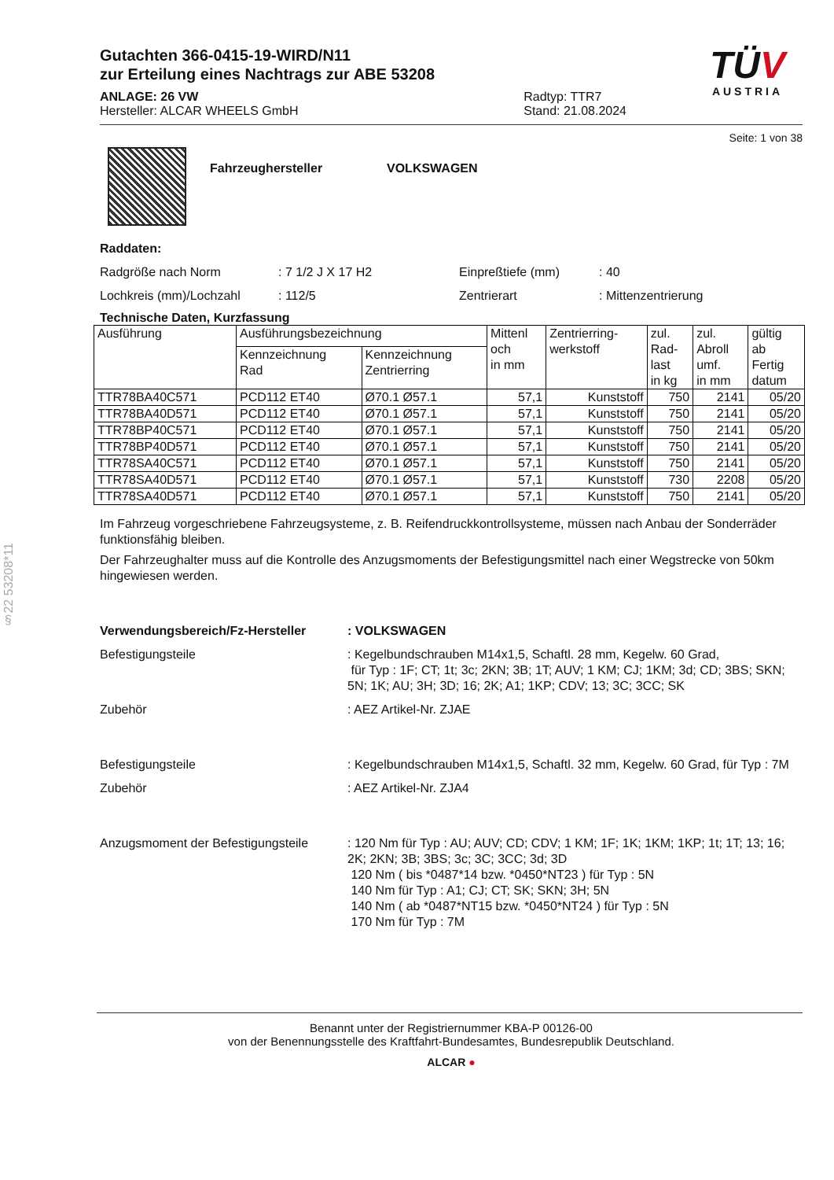§22 53208*11
Gutachten 366-0415-19-WIRD/N11
zur Erteilung eines Nachtrags zur ABE 53208
ANLAGE: 26 VW
Hersteller: ALCAR WHEELS GmbH
Radtyp: TTR7
Stand: 21.08.2024
TÜV
AUSTRIA
Seite: 1 von 38
Fahrzeughersteller VOLKSWAGEN
Raddaten:
Radgröße nach Norm: 7 1/2 J X 17 H2 Einpreßtiefe (mm): 40
Lochkreis (mm)/Lochzahl: 112/5 Zentrierart: Mittenzentrierung
Technische Daten, Kurzfassung
| Ausführung | Ausführungsbezeichnung | | Mittenl och in mm | Zentrierring- werkstoff | zul. Rad- last in kg | zul. Abroll umf. in mm | gültig ab Fertig datum |
| --- | --- | --- | --- | --- | --- | --- | --- |
| | Kennzeichnung Rad | Kennzeichnung Zentrierring | | | | | |
| TTR78BA40C571 | PCD112 ET40 | Ø70.1 Ø57.1 | 57,1 | Kunststoff | 750 | 2141 | 05/20 |
| TTR78BA40D571 | PCD112 ET40 | Ø70.1 Ø57.1 | 57,1 | Kunststoff | 750 | 2141 | 05/20 |
| TTR78BP40C571 | PCD112 ET40 | Ø70.1 Ø57.1 | 57,1 | Kunststoff | 750 | 2141 | 05/20 |
| TTR78BP40D571 | PCD112 ET40 | Ø70.1 Ø57.1 | 57,1 | Kunststoff | 750 | 2141 | 05/20 |
| TTR78SA40C571 | PCD112 ET40 | Ø70.1 Ø57.1 | 57,1 | Kunststoff | 750 | 2141 | 05/20 |
| TTR78SA40D571 | PCD112 ET40 | Ø70.1 Ø57.1 | 57,1 | Kunststoff | 730 | 2208 | 05/20 |
| TTR78SA40D571 | PCD112 ET40 | Ø70.1 Ø57.1 | 57,1 | Kunststoff | 750 | 2141 | 05/20 |
Im Fahrzeug vorgeschriebene Fahrzeugsysteme, z. B. Reifendruckkontrollsysteme, müssen nach Anbau der Sonderräder funktionsfähig bleiben.
Der Fahrzeughalter muss auf die Kontrolle des Anzugsmoments der Befestigungsmittel nach einer Wegstrecke von 50km hingewiesen werden.
Verwendungsbereich/Fz-Hersteller: VOLKSWAGEN Befestigungsteile: Kegelbundschrauben M14x1,5, Schaftl. 28 mm, Kegelw. 60 Grad,
für Typ : 1F; CT; 1t; 3c; 2KN; 3B; 1T; AUV; 1 KM; CJ; 1KM; 3d; CD; 3BS; SKN; 5N; 1K; AU; 3H; 3D; 16; 2K; A1; 1KP; CDV; 13; 3C; 3CC; SK Zubehör: AEZ Artikel-Nr. ZJAE Befestigungsteile: Kegelbundschrauben M14x1,5, Schaftl. 32 mm, Kegelw. 60 Grad, für Typ : 7M Zubehör: AEZ Artikel-Nr. ZJA4 Anzugsmoment der Befestigungsteile: 120 Nm für Typ : AU; AUV; CD; CDV; 1 KM; 1F; 1K; 1KM; 1KP; 1t; 1T; 13; 16; 2K; 2KN; 3B; 3BS; 3c; 3C; 3CC; 3d; 3D
120 Nm ( bis *0487*14 bzw. *0450*NT23 ) für Typ : 5N
140 Nm für Typ : A1; CJ; CT; SK; SKN; 3H; 5N
140 Nm ( ab *0487*NT15 bzw. *0450*NT24 ) für Typ : 5N
170 Nm für Typ : 7M
Benannt unter der Registriernummer KBA-P 00126-00
von der Benennungsstelle des Kraftfahrt-Bundesamtes, Bundesrepublik Deutschland.
ALCAR ●